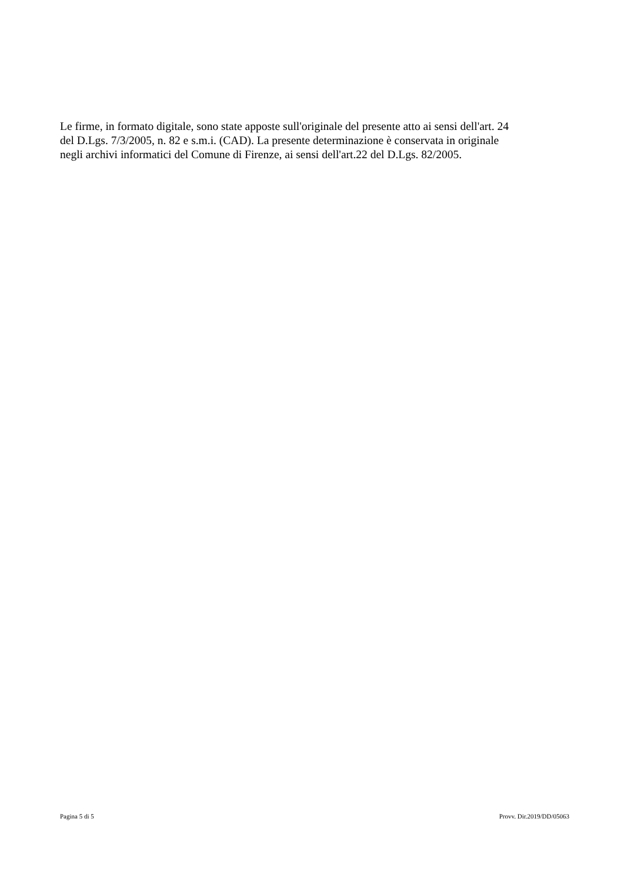Le firme, in formato digitale, sono state apposte sull'originale del presente atto ai sensi dell'art. 24
del D.Lgs. 7/3/2005, n. 82 e s.m.i. (CAD). La presente determinazione è conservata in originale
negli archivi informatici del Comune di Firenze, ai sensi dell'art.22 del D.Lgs. 82/2005.
Pagina 5 di 5 Provv. Dir.2019/DD/05063